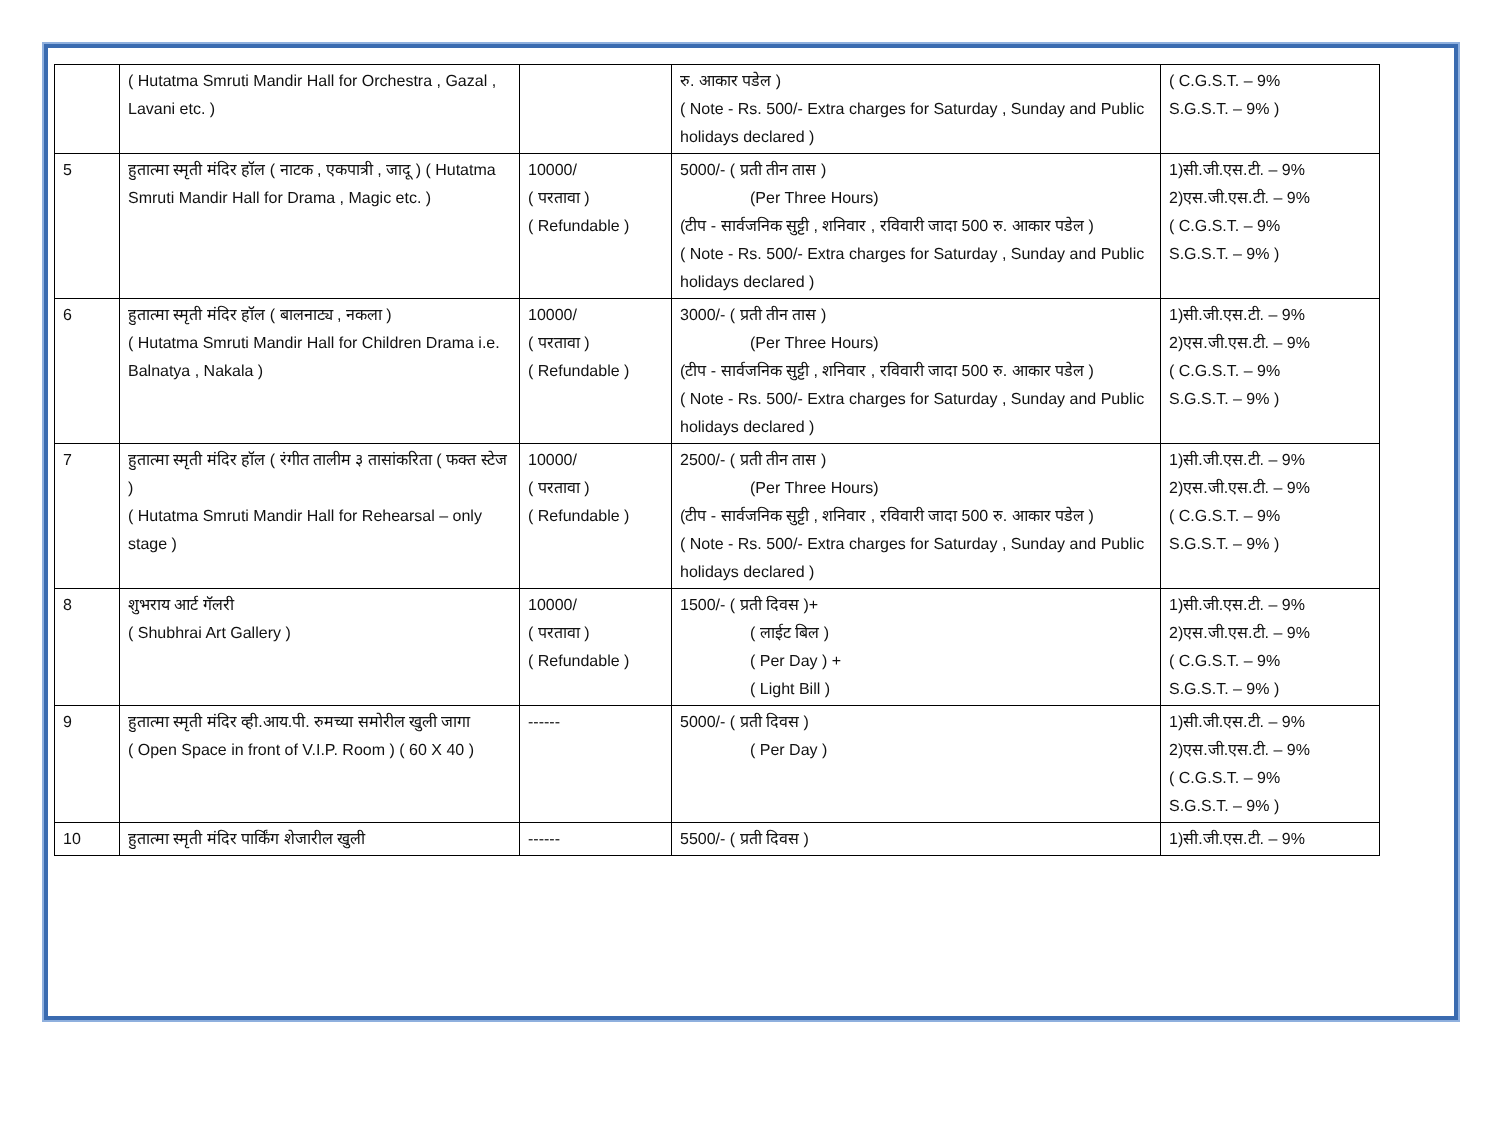| | ( Hutatma Smruti Mandir Hall for Orchestra , Gazal , Lavani etc. ) | | रु. आकार पडेल ) ( Note - Rs. 500/- Extra charges for Saturday , Sunday and Public holidays declared ) | ( C.G.S.T. – 9% S.G.S.T. – 9% ) |
| 5 | हुतात्मा स्मृती मंदिर हॉल ( नाटक , एकपात्री , जादू ) ( Hutatma Smruti Mandir Hall for Drama , Magic etc. ) | 10000/ ( परतावा ) ( Refundable ) | 5000/- ( प्रती तीन तास ) (Per Three Hours) (टीप - सार्वजनिक सुट्टी , शनिवार , रविवारी जादा 500 रु. आकार पडेल ) ( Note - Rs. 500/- Extra charges for Saturday , Sunday and Public holidays declared ) | 1)सी.जी.एस.टी. – 9% 2)एस.जी.एस.टी. – 9% ( C.G.S.T. – 9% S.G.S.T. – 9% ) |
| 6 | हुतात्मा स्मृती मंदिर हॉल ( बालनाट्य , नकला ) ( Hutatma Smruti Mandir Hall for Children Drama i.e. Balnatya , Nakala ) | 10000/ ( परतावा ) ( Refundable ) | 3000/- ( प्रती तीन तास ) (Per Three Hours) (टीप - सार्वजनिक सुट्टी , शनिवार , रविवारी जादा 500 रु. आकार पडेल ) ( Note - Rs. 500/- Extra charges for Saturday , Sunday and Public holidays declared ) | 1)सी.जी.एस.टी. – 9% 2)एस.जी.एस.टी. – 9% ( C.G.S.T. – 9% S.G.S.T. – 9% ) |
| 7 | हुतात्मा स्मृती मंदिर हॉल ( रंगीत तालीम ३ तासांकरिता ( फक्त स्टेज ) ( Hutatma Smruti Mandir Hall for Rehearsal – only stage ) | 10000/ ( परतावा ) ( Refundable ) | 2500/- ( प्रती तीन तास ) (Per Three Hours) (टीप - सार्वजनिक सुट्टी , शनिवार , रविवारी जादा 500 रु. आकार पडेल ) ( Note - Rs. 500/- Extra charges for Saturday , Sunday and Public holidays declared ) | 1)सी.जी.एस.टी. – 9% 2)एस.जी.एस.टी. – 9% ( C.G.S.T. – 9% S.G.S.T. – 9% ) |
| 8 | शुभराय आर्ट गॅलरी ( Shubhrai Art Gallery ) | 10000/ ( परतावा ) ( Refundable ) | 1500/- ( प्रती दिवस )+ ( लाईट बिल ) ( Per Day ) + ( Light Bill ) | 1)सी.जी.एस.टी. – 9% 2)एस.जी.एस.टी. – 9% ( C.G.S.T. – 9% S.G.S.T. – 9% ) |
| 9 | हुतात्मा स्मृती मंदिर व्ही.आय.पी. रुमच्या समोरील खुली जागा ( Open Space in front of V.I.P. Room ) ( 60 X 40 ) | ------ | 5000/- ( प्रती दिवस ) ( Per Day ) | 1)सी.जी.एस.टी. – 9% 2)एस.जी.एस.टी. – 9% ( C.G.S.T. – 9% S.G.S.T. – 9% ) |
| 10 | हुतात्मा स्मृती मंदिर पार्किंग शेजारील खुली | ------ | 5500/- ( प्रती दिवस ) | 1)सी.जी.एस.टी. – 9% |